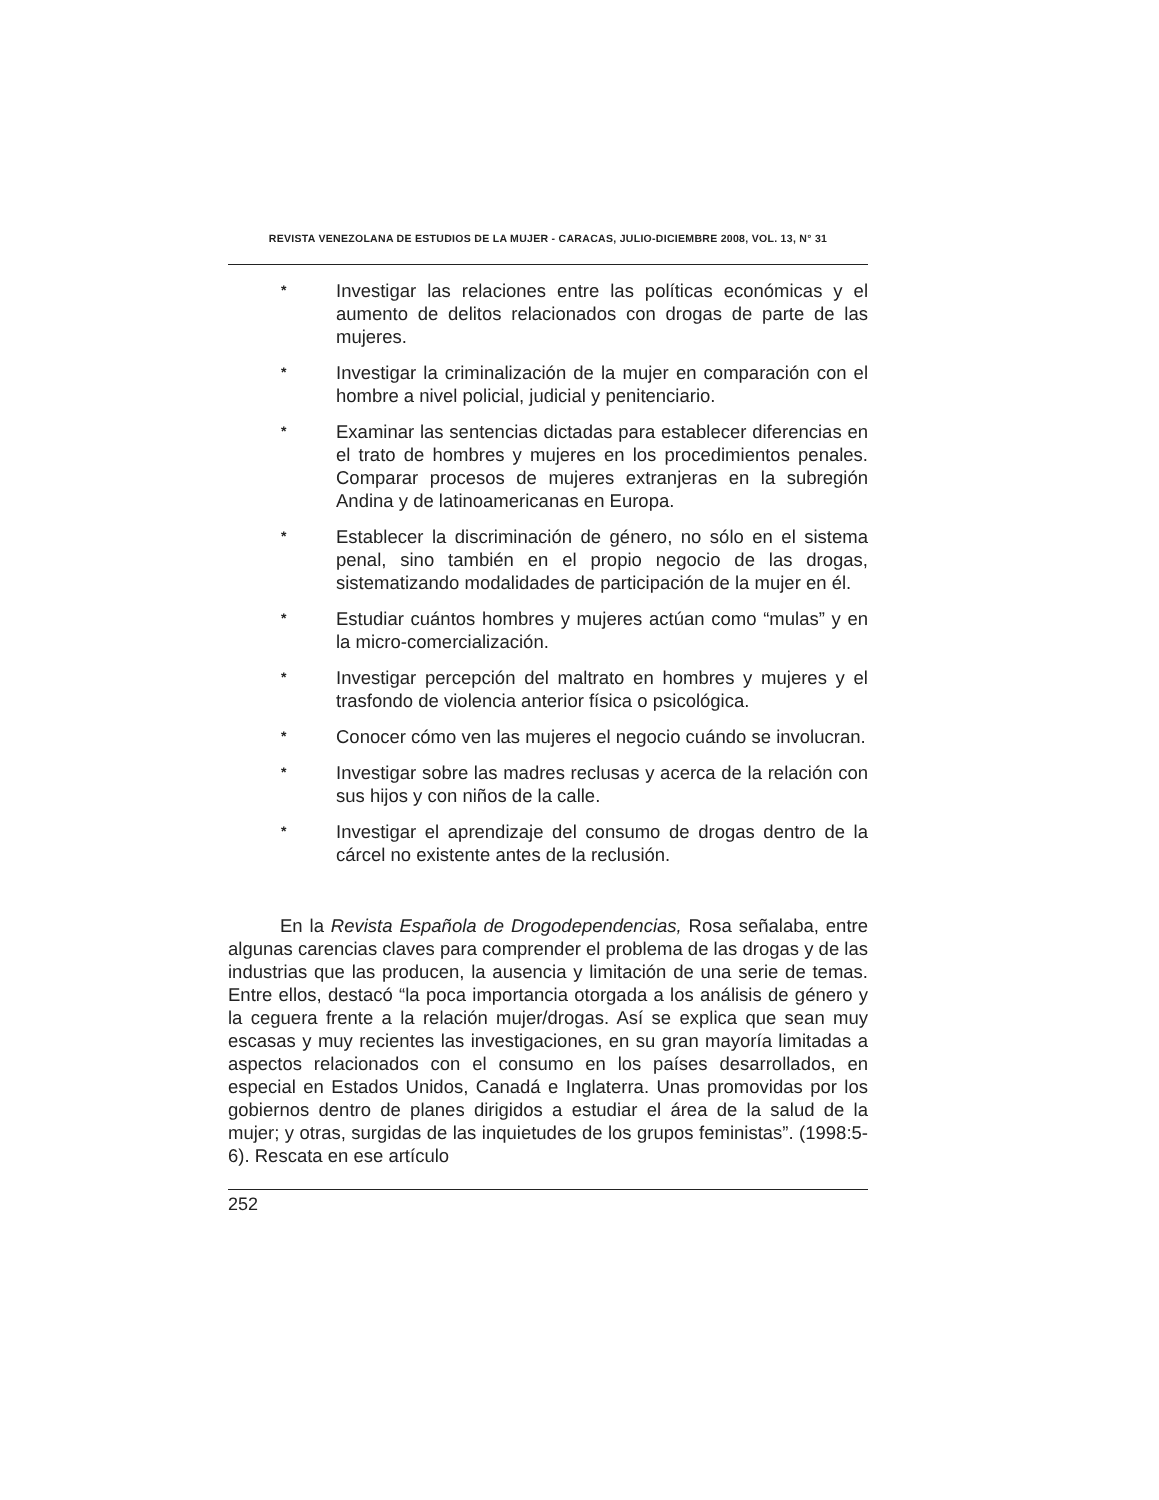REVISTA VENEZOLANA DE ESTUDIOS DE LA MUJER - CARACAS, JULIO-DICIEMBRE 2008, VOL. 13, N° 31
* Investigar las relaciones entre las políticas económicas y el aumento de delitos relacionados con drogas de parte de las mujeres.
* Investigar la criminalización de la mujer en comparación con el hombre a nivel policial, judicial y penitenciario.
* Examinar las sentencias dictadas para establecer diferencias en el trato de hombres y mujeres en los procedimientos penales. Comparar procesos de mujeres extranjeras en la subregión Andina y de latinoamericanas en Europa.
* Establecer la discriminación de género, no sólo en el sistema penal, sino también en el propio negocio de las drogas, sistematizando modalidades de participación de la mujer en él.
* Estudiar cuántos hombres y mujeres actúan como “mulas” y en la micro-comercialización.
* Investigar percepción del maltrato en hombres y mujeres y el trasfondo de violencia anterior física o psicológica.
* Conocer cómo ven las mujeres el negocio cuándo se involucran.
* Investigar sobre las madres reclusas y acerca de la relación con sus hijos y con niños de la calle.
* Investigar el aprendizaje del consumo de drogas dentro de la cárcel no existente antes de la reclusión.
En la Revista Española de Drogodependencias, Rosa señalaba, entre algunas carencias claves para comprender el problema de las drogas y de las industrias que las producen, la ausencia y limitación de una serie de temas. Entre ellos, destacó “la poca importancia otorgada a los análisis de género y la ceguera frente a la relación mujer/drogas. Así se explica que sean muy escasas y muy recientes las investigaciones, en su gran mayoría limitadas a aspectos relacionados con el consumo en los países desarrollados, en especial en Estados Unidos, Canadá e Inglaterra. Unas promovidas por los gobiernos dentro de planes dirigidos a estudiar el área de la salud de la mujer; y otras, surgidas de las inquietudes de los grupos feministas”. (1998:5-6). Rescata en ese artículo
252